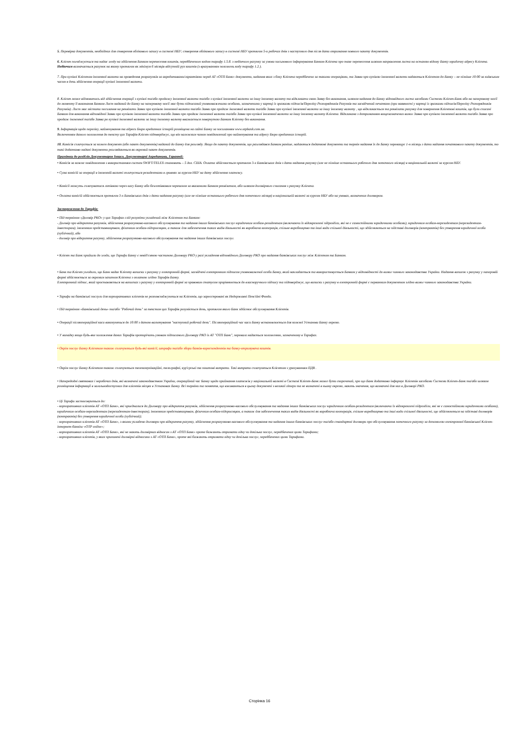5. Перевірка документів, необхідних для створення облікового запису в системі НБУ; створення облікового запису в системі НБУ протягом 5-и робочих днів з наступного дня після дати отримання повного пакету документів.
6. Клієнт погоджується та надає згоду на здійснення Банком перенесення коштів, передбаченого кодом тарифу 1.5.8. з недіючого рахунку за умови письмового інформування Банком Клієнта про таке перенесення шляхом направлення листа на останню відому Банку юридичну адресу Клієнта. Недіючим визначається рахунок на якому протягом як мінімум 6 місяців відсутній рух коштів (з врахуванням положень коду тарифу 1.2.).
7. При купівлі Клієнтом іноземної валюти на проведення розрахунків за акредитивами/гарантіями перед АТ «ОТП Банк» документи, надання яких з боку Клієнта передбачено за такими операціями, та Заяви про купівлю іноземної валюти надаються Клієнтом до Банку – не пізніше 10:00 за київським часом в день здійснення операції купівлі іноземної валюти.
8. Клієнт може відмовитись від здійснення операції з купівлі та/або продажу іноземної валюти та/або з купівлі іноземної валюти за іншу іноземну валюту та відкликати свою Заяву без виконання, шляхом надання до Банку відповідного листа засобами Системи Клієнт-Банк або на паперовому носії до моменту її виконання Банком Лист наданий до Банку на паперовому носії має бути підписаний уповноваженими особами, зазначеними у картці із зразками підписів/Переліку Розпорядників Рахунків та засвідчений печаткою (при наявності у картці із зразками підписів/Переліку Розпорядників Рахунків). Лист має містити посилання на реквізити Заяви про купівлю іноземної валюти та/або Заяви про продаж іноземної валюти та/або Заяви про купівлі іноземної валюти за іншу іноземну валюту , що відкликається та реквізити рахунку для повернення Клієнтові коштів, що були списані Банком для виконання відповідної Заяви про купівлю іноземної валюти та/або Заяви про продаж іноземної валюти та/або Заяви про купівлі іноземної валюти за іншу іноземну валюту Клієнта. Відкликана з дотриманням вищезазначених вимог Заява про купівлю іноземної валюти та/або Заява про продаж іноземної та/або Заява ро купівлі іноземної валюти за іншу іноземну валюту вважається повернутою Банком Клієнту без виконання.
9. Інформація щодо переліку, найменування та адреси Бюро кредитних історій розміщена на сайті Банку за посиланням www.otpbank.com.ua.
Включенням даного положення до тексту цих Тарифів Клієнт підтверджує, що він належним чином повідомлений про найменування та адресу Бюро кредитних історій.
10. Комісія сплачується за кожен документ (або пакет документів) наданий до Банку для розгляду. Якщо до пакету документів, що разглядався Банком раніше, надаються додаткові документи та термін надання їх до Банку перевищує 1-н місяць з дати надання початкового пакету документів, то такі додатково надані документи розглядаються як окремий пакет документів.
Примітки до розділів Документарне Інкасо, Документарні Акредитиви, Гарантії:
• Комісія за кожне повідомлення з використанням систем SWIFT/TELEX становить – 5 дол. США. Оплата здійснюється протягом 3-х Банківських днів з дати надання рахунку (але не пізніше останнього робочого дня поточного місяця) в національній валюті за курсом НБУ.
• Сума комісій за операції в іноземній валюті оплачується резидентами в гривнях за курсом НБУ на дату здійснення платежу.
• Комісії можуть сплачуватися готівкою через касу Банку або безготівковим переказом за вказаними Банком реквізитам, або шляхом договірного списання з рахунку Клієнта.
• Оплата комісій здійснюється протягом 3-х Банківських днів з дати надання рахунку (але не пізніше останнього робочого дня поточного місяця) в національній валюті за курсом НБУ або на умовах, визначених договором.
Застереження до Тарифів:
• Під терміном «Договір РКО» у цих Тарифах слід розуміти укладений між Клієнтом та Банком:
- Договір про відкриття рахунків, здійснення розрахунково-касового обслуговування та надання інших банківських послуг юридичним особам-резидентам (включаючи їх відокремлені підрозділи, які не є самостійними юридичними особами), юридичним особам-нерезидентам (нерезидентам-інвесторам), іноземним представництвам, фізичним особам-підприємцям, а також для забезпечення таких видів діяльності як виробнича кооперація, спільне виробництво та інші види спільної діяльності, що здійснюються на підставі договорів (контрактів) без утворення юридичної особи (публічний), або
- договір про відкриття рахунку, здійснення розрахунково-касового обслуговування та надання інших банківських послуг.
• Клієнт та Банк прийшли до згоди, що Тарифи Банку є невід'ємною частиною Договору РКО у разі укладення відповідного Договору РКО про надання банківських послуг між Клієнтом та Банком.
• Банк та Клієнт узгодили, що Банк надає Клієнту виписки з рахунку у електронній формі, засвідчені електронним підписом уповноваженої особи Банку, який накладається та використовується Банком у відповідності до вимог чинного законодавства України. Надання виписок з рахунку у паперовій формі здійснюється за окремим запитом Клієнта з оплатою згідно Тарифів Банку.
Електронний підпис, який проставляється на виписках з рахунку у електронній формі за правовим статусом прирівнюється до власноручного підпису та підтверджує, що виписки з рахунку в електронній формі є первинним документом згідно вимог чинного законодавства України.
• Тарифи на банківські послуги для корпоративних клієнтів не розповсюджуються на Клієнтів, що зареєстровані як Недержавні Пенсійні Фонди.
• Під терміном «Банківський день» та/або "Робочий день" за текстом цих Тарифів розуміється день, протягом якого Банк здійснює обслуговування Клієнтів.
• Операції післяопераційної каси виконуються до 10:00 з датою валютування "наступний робочий день". Післяопераційний час каси Банку встановлюється для кожної Установи Банку окремо.
• У випадку якщо будь-яке положення даних Тарифів протирічить умовам підписаного Договору РКО із АТ "ОТП Банк", перевага надається положенню, зазначеному в Тарифах.
• Окрім послуг Банку Клієнтом також сплачуються будь-які комісії, штрафи та/або збори банків-кореспондентів та банку-отримувача коштів.
• Окрім послуг Банку Клієнтом також сплачуються телекомунікаційні, телеграфні, кур'єрські та поштові витрати. Такі витрати сплачуються Клієнтом з урахуванням ПДВ .
• Напередодні святкових і неробочих днів, які визначені законодавством України, операційний час Банку щодо приймання платежів у національній валюті в Системі Клієнт-Банк може бути скорочений, про що Банк додатково інформує Клієнтів засобами Системи Клієнт-Банк та/або шляхом розміщення інформації в загальнодоступних для клієнтів місцях в Установах Банку. Всі терміни та поняття, що вживаються в цьому документі з великої літери та не визначені в ньому окремо, мають значення, що визначені для них в Договорі РКО.
• Ці Тарифи застосовуються до:
- корпоративних клієнтів АТ «ОТП Банк», які приєдналися до Договору про відкриття рахунків, здійснення розрахунково-касового обслуговування та надання інших банківських послуг юридичним особам-резидентам (включаючи їх відокремлені підрозділи, які не є самостійними юридичними особами), юридичним особам-нерезидентам (нерезидентам-інвесторам), іноземним представництвам, фізичним особам-підприємцям, а також для забезпечення таких видів діяльності як виробнича кооперація, спільне виробництво та інші види спільної діяльності, що здійснюються на підставі договорів (контрактів) без утворення юридичної особи (публічний);
- корпоративних клієнтів АТ «ОТП Банк», з якими укладено договори про відкриття рахунку, здійснення розрахунково-касового обслуговування та надання інших банківських послуг та/або стандартні договори про обслуговування поточного рахунку за допомогою електронної банківської Клієнт-інтернет-банкінг «OTP online»;
- корпоративних клієнтів АТ «ОТП Банк», які не мають договірних відносин з АТ «ОТП Банк» проте бажають отримати одну чи декілька послуг, передбачених цими Тарифами;
- корпоративних клієнтів, у яких припинені договірні відносини з АТ «ОТП Банк», проте які бажають отримати одну чи декілька послуг, передбачених цими Тарифами.
Сторінка 16